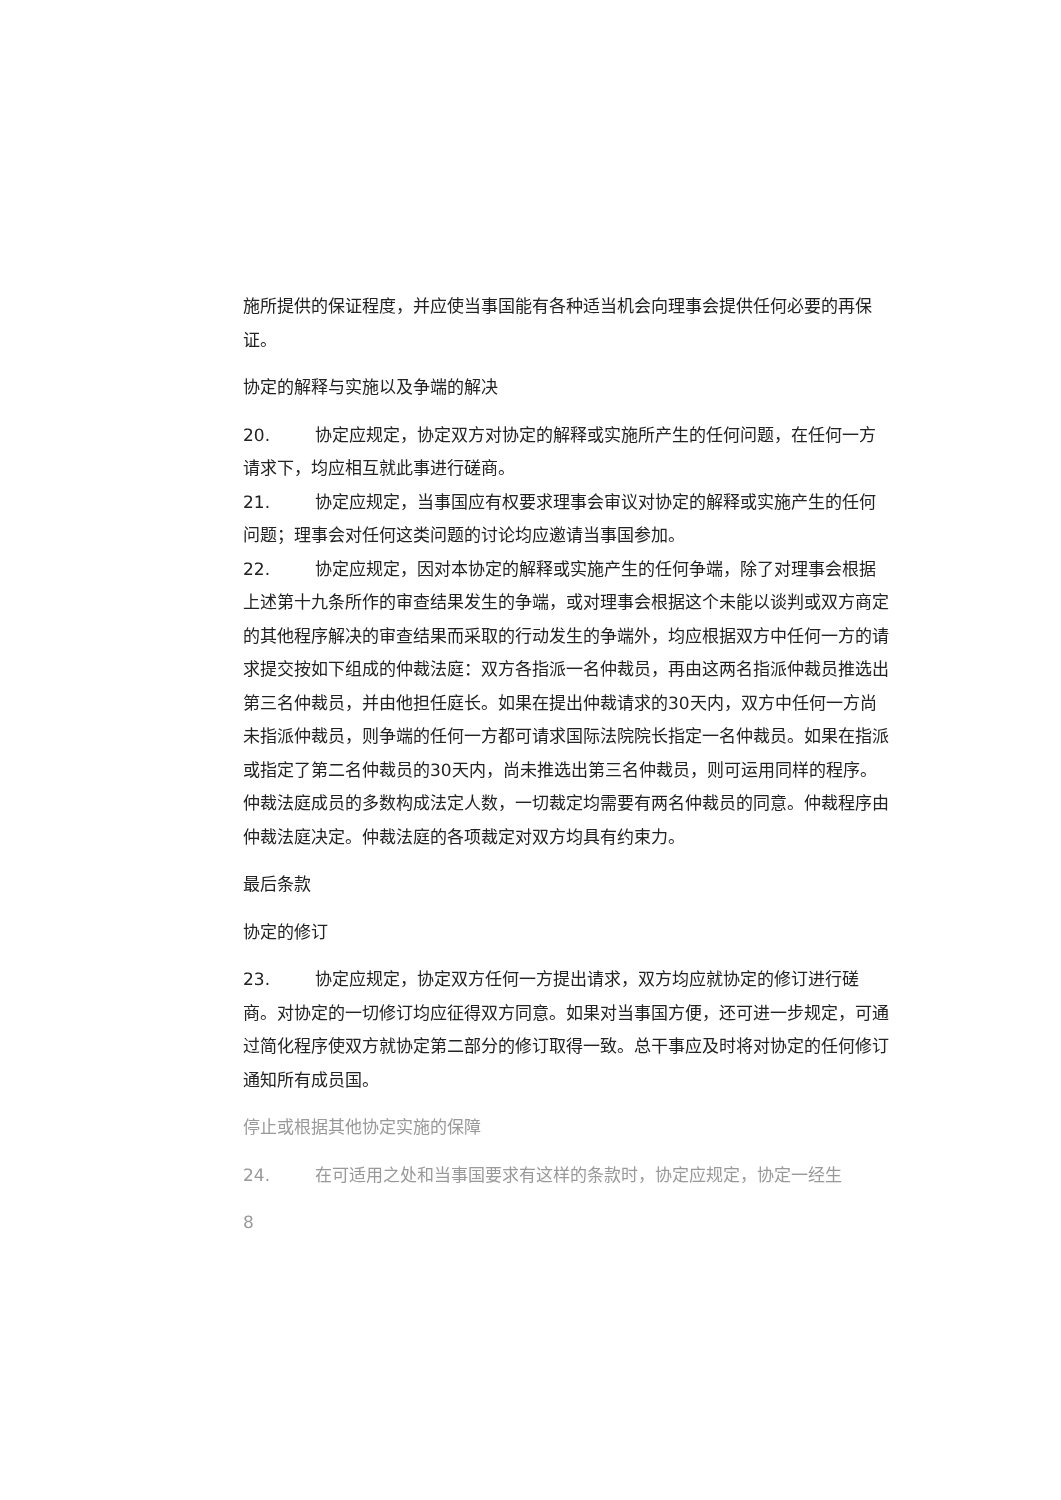施所提供的保证程度，并应使当事国能有各种适当机会向理事会提供任何必要的再保证。
协定的解释与实施以及争端的解决
20. 协定应规定，协定双方对协定的解释或实施所产生的任何问题，在任何一方请求下，均应相互就此事进行磋商。
21. 协定应规定，当事国应有权要求理事会审议对协定的解释或实施产生的任何问题；理事会对任何这类问题的讨论均应邀请当事国参加。
22. 协定应规定，因对本协定的解释或实施产生的任何争端，除了对理事会根据上述第十九条所作的审查结果发生的争端，或对理事会根据这个未能以谈判或双方商定的其他程序解决的审查结果而采取的行动发生的争端外，均应根据双方中任何一方的请求提交按如下组成的仲裁法庭：双方各指派一名仲裁员，再由这两名指派仲裁员推选出第三名仲裁员，并由他担任庭长。如果在提出仲裁请求的30天内，双方中任何一方尚未指派仲裁员，则争端的任何一方都可请求国际法院院长指定一名仲裁员。如果在指派或指定了第二名仲裁员的30天内，尚未推选出第三名仲裁员，则可运用同样的程序。仲裁法庭成员的多数构成法定人数，一切裁定均需要有两名仲裁员的同意。仲裁程序由仲裁法庭决定。仲裁法庭的各项裁定对双方均具有约束力。
最后条款
协定的修订
23. 协定应规定，协定双方任何一方提出请求，双方均应就协定的修订进行磋商。对协定的一切修订均应征得双方同意。如果对当事国方便，还可进一步规定，可通过简化程序使双方就协定第二部分的修订取得一致。总干事应及时将对协定的任何修订通知所有成员国。
停止或根据其他协定实施的保障
24. 在可适用之处和当事国要求有这样的条款时，协定应规定，协定一经生
8